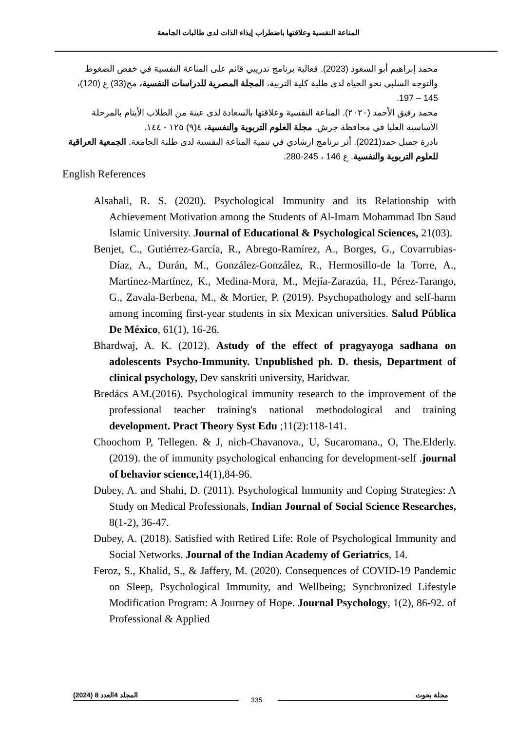المناعة النفسية وعلاقتها باضطراب إيذاء الذات لدى طالبات الجامعة
محمد إبراهيم أبو السعود (2023). فعالية برنامج تدريبي قائم على المناعة النفسية في خفض الضغوط والتوجه السلبي نحو الحياة لدى طلبة كلية التربية، المجلة المصرية للدراسات النفسية، مج(33) ع (120)، 145 – 197.
محمد رفيق الأحمد (٢٠٢٠). المناعة النفسية وعلاقتها بالسعادة لدى عينة من الطلاب الأيتام بالمرحلة الأساسية العليا في محافظة جرش. مجلة العلوم التربوية والنفسية، ٤(٩) ١٢٥ - ١٤٤.
نادرة جميل حمد(2021). أثر برنامج ارشادي في تنمية المناعة النفسية لدى طلبة الجامعة. الجمعية العراقية للعلوم التربوية والنفسية. ع 146 ، 245-280.
English References
Alsahali, R. S. (2020). Psychological Immunity and its Relationship with Achievement Motivation among the Students of Al-Imam Mohammad Ibn Saud Islamic University. Journal of Educational & Psychological Sciences, 21(03).
Benjet, C., Gutiérrez-García, R., Abrego-Ramírez, A., Borges, G., Covarrubias-Díaz, A., Durán, M., González-González, R., Hermosillo-de la Torre, A., Martínez-Martínez, K., Medina-Mora, M., Mejía-Zarazúa, H., Pérez-Tarango, G., Zavala-Berbena, M., & Mortier, P. (2019). Psychopathology and self-harm among incoming first-year students in six Mexican universities. Salud Pública De México, 61(1), 16-26.
Bhardwaj, A. K. (2012). Astudy of the effect of pragyayoga sadhana on adolescents Psycho-Immunity. Unpublished ph. D. thesis, Department of clinical psychology, Dev sanskriti university, Haridwar.
Bredács AM.(2016). Psychological immunity research to the improvement of the professional teacher training's national methodological and training development. Pract Theory Syst Edu ;11(2):118-141.
Choochom P, Tellegen. & J, nich-Chavanova., U, Sucaromana., O, The.Elderly.(2019). the of immunity psychological enhancing for development-self .journal of behavior science, 14(1),84-96.
Dubey, A. and Shahi, D. (2011). Psychological Immunity and Coping Strategies: A Study on Medical Professionals, Indian Journal of Social Science Researches, 8(1-2), 36-47.
Dubey, A. (2018). Satisfied with Retired Life: Role of Psychological Immunity and Social Networks. Journal of the Indian Academy of Geriatrics, 14.
Feroz, S., Khalid, S., & Jaffery, M. (2020). Consequences of COVID-19 Pandemic on Sleep, Psychological Immunity, and Wellbeing; Synchronized Lifestyle Modification Program: A Journey of Hope. Journal Psychology, 1(2), 86-92. of Professional & Applied
مجلة بحوث المجلد 4العدد 8 (2024)
335